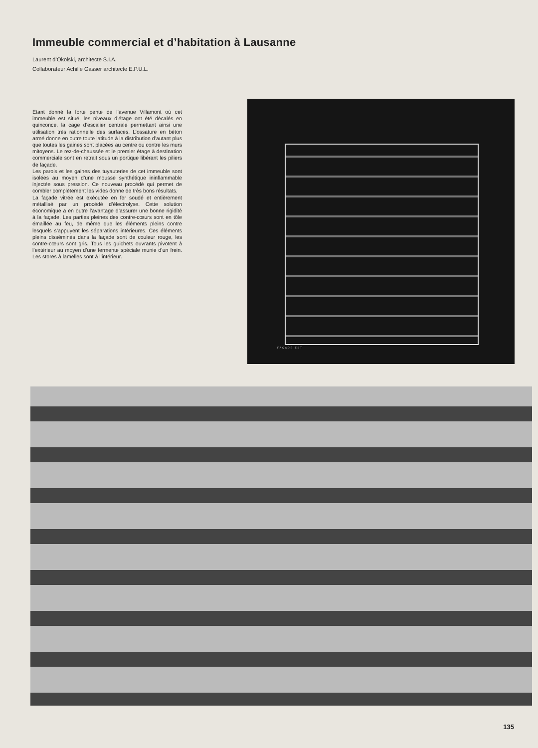Immeuble commercial et d’habitation à Lausanne
Laurent d’Okolski, architecte S.I.A.
Collaborateur Achille Gasser architecte E.P.U.L.
Etant donné la forte pente de l’avenue Villamont où cet immeuble est situé, les niveaux d’étage ont été décalés en quinconce, la cage d’escalier centrale permettant ainsi une utilisation très rationnelle des surfaces. L’ossature en béton armé donne en outre toute latitude à la distribution d’autant plus que toutes les gaines sont placées au centre ou contre les murs mitoyens. Le rez-de-chaussée et le premier étage à destination commerciale sont en retrait sous un portique libérant les piliers de façade.
Les parois et les gaines des tuyauteries de cet immeuble sont isolées au moyen d’une mousse synthétique ininflammable injectée sous pression. Ce nouveau procédé qui permet de combler complètement les vides donne de très bons résultats.
La façade vitrée est exécutée en fer soudé et entièrement métallisé par un procédé d’électrolyse. Cette solution économique a en outre l’avantage d’assurer une bonne rigidité à la façade. Les parties pleines des contre-cœurs sont en tôle émaillée au feu, de même que les éléments pleins contre lesquels s’appuyent les séparations intérieures. Ces éléments pleins disséminés dans la façade sont de couleur rouge, les contre-cœurs sont gris. Tous les guichets ouvrants pivotent à l’extérieur au moyen d’une fermente spéciale munie d’un frein. Les stores à lamelles sont à l’intérieur.
FAÇADE EST
135